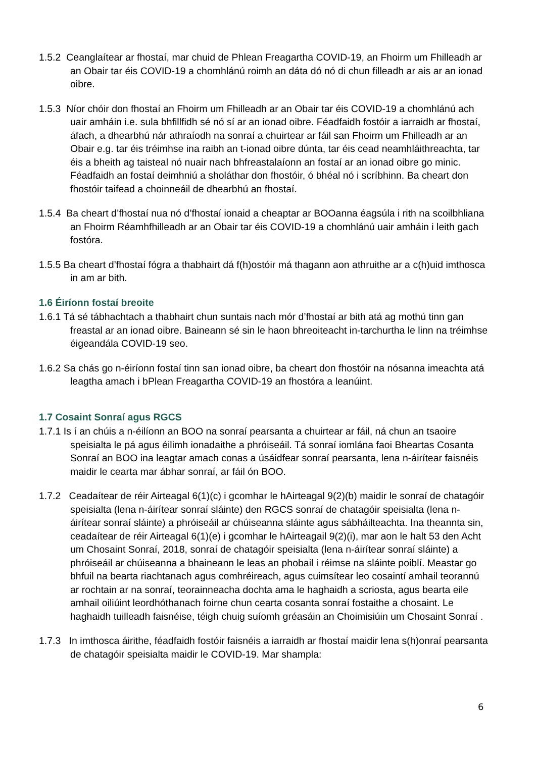1.5.2 Ceanglaítear ar fhostaí, mar chuid de Phlean Freagartha COVID-19, an Fhoirm um Fhilleadh ar an Obair tar éis COVID-19 a chomhlánú roimh an dáta dó nó di chun filleadh ar ais ar an ionad oibre.
1.5.3 Níor chóir don fhostaí an Fhoirm um Fhilleadh ar an Obair tar éis COVID-19 a chomhlánú ach uair amháin i.e. sula bhfillfidh sé nó sí ar an ionad oibre. Féadfaidh fostóir a iarraidh ar fhostaí, áfach, a dhearbhú nár athraíodh na sonraí a chuirtear ar fáil san Fhoirm um Fhilleadh ar an Obair e.g. tar éis tréimhse ina raibh an t-ionad oibre dúnta, tar éis cead neamhláithreachta, tar éis a bheith ag taisteal nó nuair nach bhfreastalaíonn an fostaí ar an ionad oibre go minic. Féadfaidh an fostaí deimhniú a sholáthar don fhostóir, ó bhéal nó i scríbhinn. Ba cheart don fhostóir taifead a choinneáil de dhearbhú an fhostaí.
1.5.4 Ba cheart d’fhostaí nua nó d’fhostaí ionaid a cheaptar ar BOOanna éagsúla i rith na scoilbhliana an Fhoirm Réamhfhilleadh ar an Obair tar éis COVID-19 a chomhlánú uair amháin i leith gach fostóra.
1.5.5 Ba cheart d’fhostaí fógra a thabhairt dá f(h)ostóir má thagann aon athruithe ar a c(h)uid imthosca in am ar bith.
1.6 Éiríonn fostaí breoite
1.6.1 Tá sé tábhachtach a thabhairt chun suntais nach mór d’fhostaí ar bith atá ag mothú tinn gan freastal ar an ionad oibre. Baineann sé sin le haon bhreoiteacht in-tarchurtha le linn na tréimhse éigeandála COVID-19 seo.
1.6.2 Sa chás go n-éiríonn fostaí tinn san ionad oibre, ba cheart don fhostóir na nósanna imeachta atá leagtha amach i bPlean Freagartha COVID-19 an fhostóra a leanúint.
1.7 Cosaint Sonraí agus RGCS
1.7.1 Is í an chúis a n-éilíonn an BOO na sonraí pearsanta a chuirtear ar fáil, ná chun an tsaoire speisialta le pá agus éilimh ionadaithe a phróiseáil. Tá sonraí iomlána faoi Bheartas Cosanta Sonraí an BOO ina leagtar amach conas a úsáidfear sonraí pearsanta, lena n-áirítear faisnéis maidir le cearta mar ábhar sonraí, ar fáil ón BOO.
1.7.2 Ceadaítear de réir Airteagal 6(1)(c) i gcomhar le hAirteagal 9(2)(b) maidir le sonraí de chatagóir speisialta (lena n-áirítear sonraí sláinte) den RGCS sonraí de chatagóir speisialta (lena n-áirítear sonraí sláinte) a phróiseáil ar chúiseanna sláinte agus sábháilteachta. Ina theannta sin, ceadaítear de réir Airteagal 6(1)(e) i gcomhar le hAirteagail 9(2)(i), mar aon le halt 53 den Acht um Chosaint Sonraí, 2018, sonraí de chatagóir speisialta (lena n-áirítear sonraí sláinte) a phróiseáil ar chúiseanna a bhaineann le leas an phobail i réimse na sláinte poiblí. Meastar go bhfuil na bearta riachtanach agus comhréireach, agus cuimsítear leo cosaintí amhail teorannú ar rochtain ar na sonraí, teorainneacha dochta ama le haghaidh a scriosta, agus bearta eile amhail oiliúint leordhóthanach foirne chun cearta cosanta sonraí fostaithe a chosaint. Le haghaidh tuilleadh faisnéise, téigh chuig suíomh gréasáin an Choimisiúin um Chosaint Sonraí .
1.7.3 In imthosca áirithe, féadfaidh fostóir faisnéis a iarraidh ar fhostaí maidir lena s(h)onraí pearsanta de chatagóir speisialta maidir le COVID-19. Mar shampla:
6